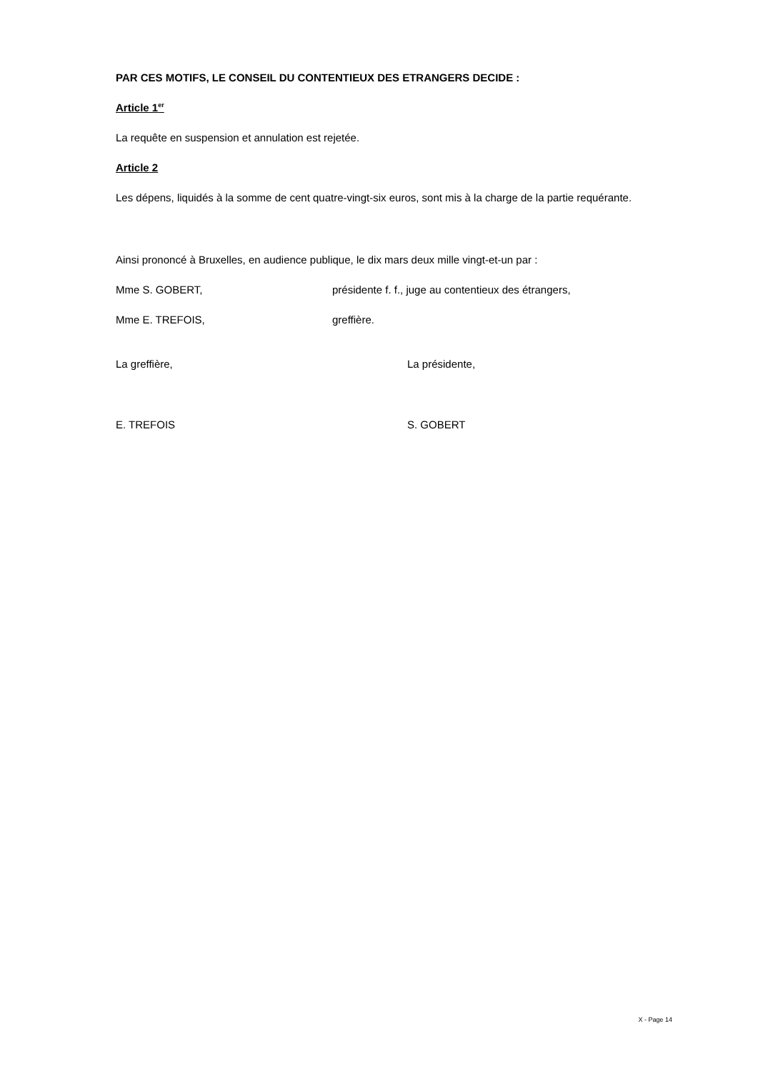PAR CES MOTIFS, LE CONSEIL DU CONTENTIEUX DES ETRANGERS DECIDE :
Article 1<sup>er</sup>
La requête en suspension et annulation est rejetée.
Article 2
Les dépens, liquidés à la somme de cent quatre-vingt-six euros, sont mis à la charge de la partie requérante.
Ainsi prononcé à Bruxelles, en audience publique, le dix mars deux mille vingt-et-un par :
Mme S. GOBERT, présidente f. f., juge au contentieux des étrangers,
Mme E. TREFOIS, greffière.
La greffière, La présidente,
E. TREFOIS S. GOBERT
X - Page 14